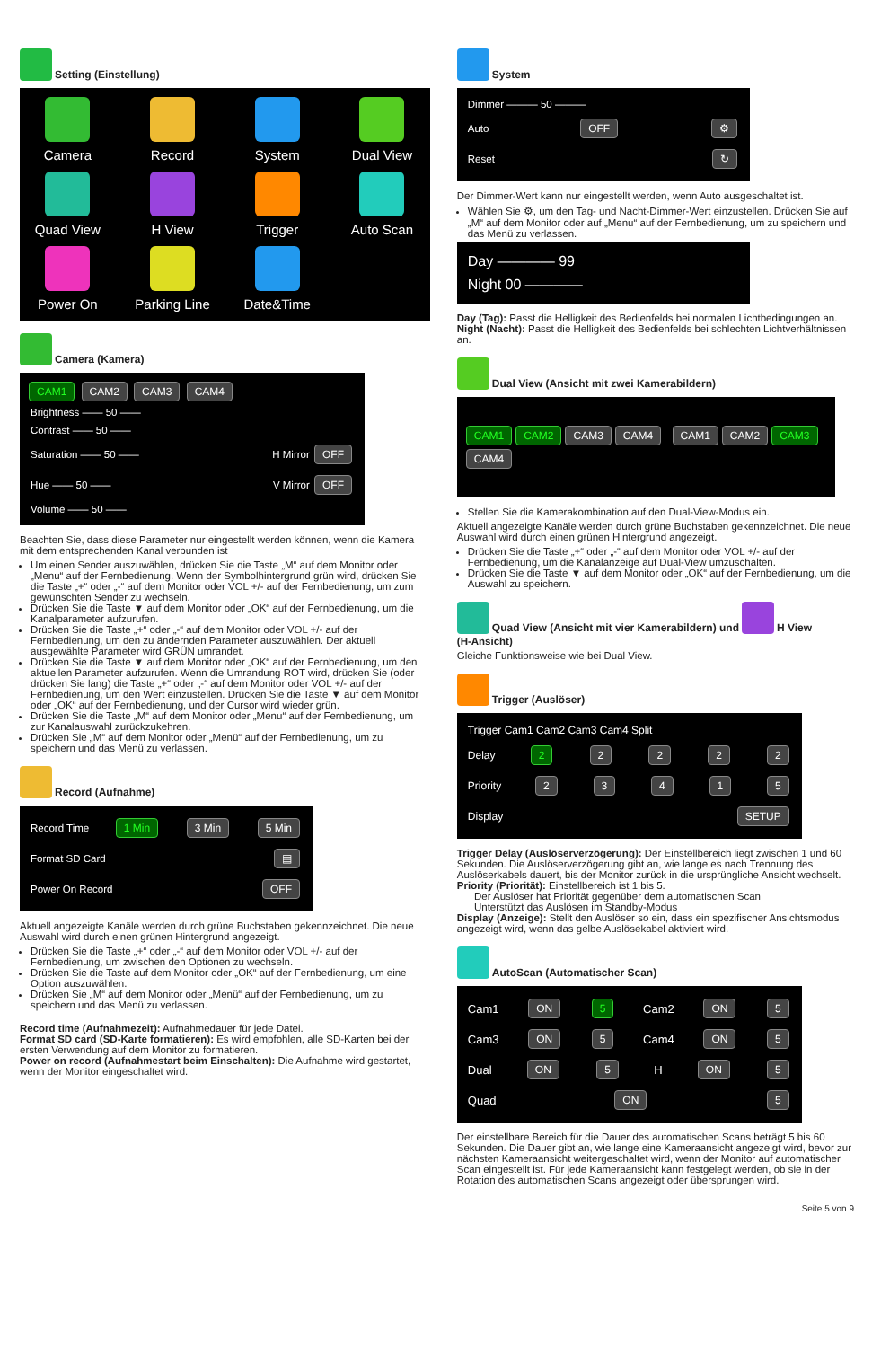Setting (Einstellung)
Camera
Record
System
Dual View
Quad View
H View
Trigger
Auto Scan
Power On
Parking Line
Date&Time
Camera (Kamera)
CAM1 CAM2 CAM3 CAM4
Brightness —— 50 ——
Contrast —— 50 ——
Saturation —— 50 —— H Mirror OFF
Hue —— 50 —— V Mirror OFF
Volume —— 50 ——
Beachten Sie, dass diese Parameter nur eingestellt werden können, wenn die Kamera mit dem entsprechenden Kanal verbunden ist
Um einen Sender auszuwählen, drücken Sie die Taste „M“ auf dem Monitor oder „Menu“ auf der Fernbedienung. Wenn der Symbolhintergrund grün wird, drücken Sie die Taste „+“ oder „-“ auf dem Monitor oder VOL +/- auf der Fernbedienung, um zum gewünschten Sender zu wechseln.
Drücken Sie die Taste ▼ auf dem Monitor oder „OK“ auf der Fernbedienung, um die Kanalparameter aufzurufen.
Drücken Sie die Taste „+“ oder „-“ auf dem Monitor oder VOL +/- auf der Fernbedienung, um den zu ändernden Parameter auszuwählen. Der aktuell ausgewählte Parameter wird GRÜN umrandet.
Drücken Sie die Taste ▼ auf dem Monitor oder „OK“ auf der Fernbedienung, um den aktuellen Parameter aufzurufen. Wenn die Umrandung ROT wird, drücken Sie (oder drücken Sie lang) die Taste „+“ oder „-“ auf dem Monitor oder VOL +/- auf der Fernbedienung, um den Wert einzustellen. Drücken Sie die Taste ▼ auf dem Monitor oder „OK“ auf der Fernbedienung, und der Cursor wird wieder grün.
Drücken Sie die Taste „M“ auf dem Monitor oder „Menu“ auf der Fernbedienung, um zur Kanalauswahl zurückzukehren.
Drücken Sie „M“ auf dem Monitor oder „Menü“ auf der Fernbedienung, um zu speichern und das Menü zu verlassen.
Record (Aufnahme)
Record Time 1 Min 3 Min 5 Min
Format SD Card ▤
Power On Record OFF
Aktuell angezeigte Kanäle werden durch grüne Buchstaben gekennzeichnet. Die neue Auswahl wird durch einen grünen Hintergrund angezeigt.
Drücken Sie die Taste „+“ oder „-“ auf dem Monitor oder VOL +/- auf der Fernbedienung, um zwischen den Optionen zu wechseln.
Drücken Sie die Taste auf dem Monitor oder „OK“ auf der Fernbedienung, um eine Option auszuwählen.
Drücken Sie „M“ auf dem Monitor oder „Menü“ auf der Fernbedienung, um zu speichern und das Menü zu verlassen.
Record time (Aufnahmezeit): Aufnahmedauer für jede Datei.
Format SD card (SD-Karte formatieren): Es wird empfohlen, alle SD-Karten bei der ersten Verwendung auf dem Monitor zu formatieren.
Power on record (Aufnahmestart beim Einschalten): Die Aufnahme wird gestartet, wenn der Monitor eingeschaltet wird.
System
Dimmer ——— 50 ———
Auto OFF ⚙
Reset ↻
Der Dimmer-Wert kann nur eingestellt werden, wenn Auto ausgeschaltet ist.
Wählen Sie ⚙, um den Tag- und Nacht-Dimmer-Wert einzustellen. Drücken Sie auf „M“ auf dem Monitor oder auf „Menu“ auf der Fernbedienung, um zu speichern und das Menü zu verlassen.
Day ———— 99
Night 00 ————
Day (Tag): Passt die Helligkeit des Bedienfelds bei normalen Lichtbedingungen an.
Night (Nacht): Passt die Helligkeit des Bedienfelds bei schlechten Lichtverhältnissen an.
Dual View (Ansicht mit zwei Kamerabildern)
CAM1 CAM2 CAM3 CAM4 CAM1 CAM2 CAM3 CAM4
Stellen Sie die Kamerakombination auf den Dual-View-Modus ein.
Aktuell angezeigte Kanäle werden durch grüne Buchstaben gekennzeichnet. Die neue Auswahl wird durch einen grünen Hintergrund angezeigt.
Drücken Sie die Taste „+“ oder „-“ auf dem Monitor oder VOL +/- auf der Fernbedienung, um die Kanalanzeige auf Dual-View umzuschalten.
Drücken Sie die Taste ▼ auf dem Monitor oder „OK“ auf der Fernbedienung, um die Auswahl zu speichern.
Quad View (Ansicht mit vier Kamerabildern) und H View
(H-Ansicht)
Gleiche Funktionsweise wie bei Dual View.
Trigger (Auslöser)
Trigger Cam1 Cam2 Cam3 Cam4 Split
Delay 2 2222
Priority 23415
Display SETUP
Trigger Delay (Auslöserverzögerung): Der Einstellbereich liegt zwischen 1 und 60 Sekunden. Die Auslöserverzögerung gibt an, wie lange es nach Trennung des Auslöserkabels dauert, bis der Monitor zurück in die ursprüngliche Ansicht wechselt.
Priority (Priorität): Einstellbereich ist 1 bis 5.
Der Auslöser hat Priorität gegenüber dem automatischen Scan
Unterstützt das Auslösen im Standby-Modus
Display (Anzeige): Stellt den Auslöser so ein, dass ein spezifischer Ansichtsmodus angezeigt wird, wenn das gelbe Auslösekabel aktiviert wird.
AutoScan (Automatischer Scan)
Cam1 ON 5 Cam2 ON 5
Cam3 ON 5 Cam4 ON 5
Dual ON 5 H ON 5
Quad ON 5
Der einstellbare Bereich für die Dauer des automatischen Scans beträgt 5 bis 60 Sekunden. Die Dauer gibt an, wie lange eine Kameraansicht angezeigt wird, bevor zur nächsten Kameraansicht weitergeschaltet wird, wenn der Monitor auf automatischer Scan eingestellt ist. Für jede Kameraansicht kann festgelegt werden, ob sie in der Rotation des automatischen Scans angezeigt oder übersprungen wird.
Seite 5 von 9